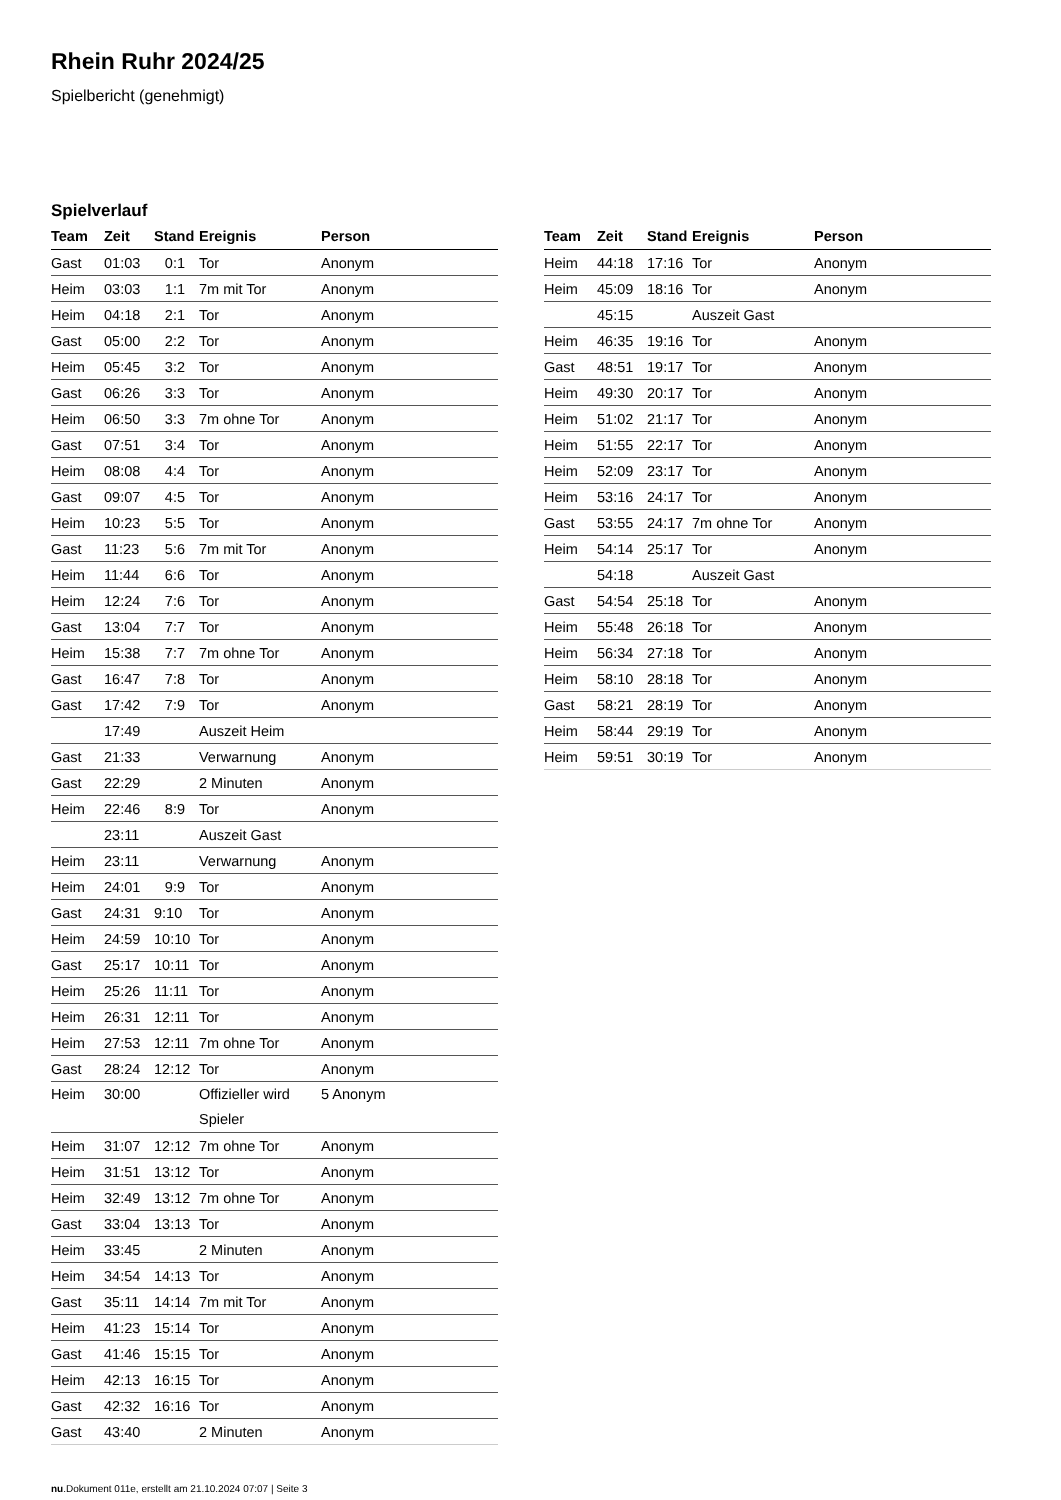Rhein Ruhr 2024/25
Spielbericht (genehmigt)
Spielverlauf
| Team | Zeit | Stand | Ereignis | Person |
| --- | --- | --- | --- | --- |
| Gast | 01:03 | 0:1 | Tor | Anonym |
| Heim | 03:03 | 1:1 | 7m mit Tor | Anonym |
| Heim | 04:18 | 2:1 | Tor | Anonym |
| Gast | 05:00 | 2:2 | Tor | Anonym |
| Heim | 05:45 | 3:2 | Tor | Anonym |
| Gast | 06:26 | 3:3 | Tor | Anonym |
| Heim | 06:50 | 3:3 | 7m ohne Tor | Anonym |
| Gast | 07:51 | 3:4 | Tor | Anonym |
| Heim | 08:08 | 4:4 | Tor | Anonym |
| Gast | 09:07 | 4:5 | Tor | Anonym |
| Heim | 10:23 | 5:5 | Tor | Anonym |
| Gast | 11:23 | 5:6 | 7m mit Tor | Anonym |
| Heim | 11:44 | 6:6 | Tor | Anonym |
| Heim | 12:24 | 7:6 | Tor | Anonym |
| Gast | 13:04 | 7:7 | Tor | Anonym |
| Heim | 15:38 | 7:7 | 7m ohne Tor | Anonym |
| Gast | 16:47 | 7:8 | Tor | Anonym |
| Gast | 17:42 | 7:9 | Tor | Anonym |
| | 17:49 | | Auszeit Heim | |
| Gast | 21:33 | | Verwarnung | Anonym |
| Gast | 22:29 | | 2 Minuten | Anonym |
| Heim | 22:46 | 8:9 | Tor | Anonym |
| | 23:11 | | Auszeit Gast | |
| Heim | 23:11 | | Verwarnung | Anonym |
| Heim | 24:01 | 9:9 | Tor | Anonym |
| Gast | 24:31 | 9:10 | Tor | Anonym |
| Heim | 24:59 | 10:10 | Tor | Anonym |
| Gast | 25:17 | 10:11 | Tor | Anonym |
| Heim | 25:26 | 11:11 | Tor | Anonym |
| Heim | 26:31 | 12:11 | Tor | Anonym |
| Heim | 27:53 | 12:11 | 7m ohne Tor | Anonym |
| Gast | 28:24 | 12:12 | Tor | Anonym |
| Heim | 30:00 | | Offizieller wird Spieler | 5 Anonym |
| Heim | 31:07 | 12:12 | 7m ohne Tor | Anonym |
| Heim | 31:51 | 13:12 | Tor | Anonym |
| Heim | 32:49 | 13:12 | 7m ohne Tor | Anonym |
| Gast | 33:04 | 13:13 | Tor | Anonym |
| Heim | 33:45 | | 2 Minuten | Anonym |
| Heim | 34:54 | 14:13 | Tor | Anonym |
| Gast | 35:11 | 14:14 | 7m mit Tor | Anonym |
| Heim | 41:23 | 15:14 | Tor | Anonym |
| Gast | 41:46 | 15:15 | Tor | Anonym |
| Heim | 42:13 | 16:15 | Tor | Anonym |
| Gast | 42:32 | 16:16 | Tor | Anonym |
| Gast | 43:40 | | 2 Minuten | Anonym |
| Team | Zeit | Stand | Ereignis | Person |
| --- | --- | --- | --- | --- |
| Heim | 44:18 | 17:16 | Tor | Anonym |
| Heim | 45:09 | 18:16 | Tor | Anonym |
| | 45:15 | | Auszeit Gast | |
| Heim | 46:35 | 19:16 | Tor | Anonym |
| Gast | 48:51 | 19:17 | Tor | Anonym |
| Heim | 49:30 | 20:17 | Tor | Anonym |
| Heim | 51:02 | 21:17 | Tor | Anonym |
| Heim | 51:55 | 22:17 | Tor | Anonym |
| Heim | 52:09 | 23:17 | Tor | Anonym |
| Heim | 53:16 | 24:17 | Tor | Anonym |
| Gast | 53:55 | 24:17 | 7m ohne Tor | Anonym |
| Heim | 54:14 | 25:17 | Tor | Anonym |
| | 54:18 | | Auszeit Gast | |
| Gast | 54:54 | 25:18 | Tor | Anonym |
| Heim | 55:48 | 26:18 | Tor | Anonym |
| Heim | 56:34 | 27:18 | Tor | Anonym |
| Heim | 58:10 | 28:18 | Tor | Anonym |
| Gast | 58:21 | 28:19 | Tor | Anonym |
| Heim | 58:44 | 29:19 | Tor | Anonym |
| Heim | 59:51 | 30:19 | Tor | Anonym |
nu.Dokument 011e, erstellt am 21.10.2024 07:07 | Seite 3